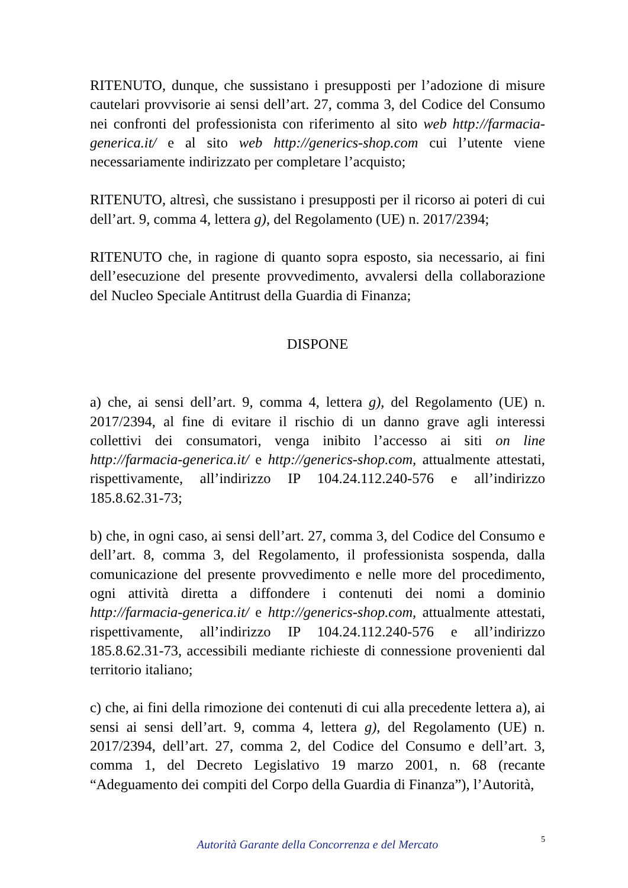RITENUTO, dunque, che sussistano i presupposti per l’adozione di misure cautelari provvisorie ai sensi dell’art. 27, comma 3, del Codice del Consumo nei confronti del professionista con riferimento al sito web http://farmacia-generica.it/ e al sito web http://generics-shop.com cui l’utente viene necessariamente indirizzato per completare l’acquisto;
RITENUTO, altresì, che sussistano i presupposti per il ricorso ai poteri di cui dell’art. 9, comma 4, lettera g), del Regolamento (UE) n. 2017/2394;
RITENUTO che, in ragione di quanto sopra esposto, sia necessario, ai fini dell’esecuzione del presente provvedimento, avvalersi della collaborazione del Nucleo Speciale Antitrust della Guardia di Finanza;
DISPONE
a) che, ai sensi dell’art. 9, comma 4, lettera g), del Regolamento (UE) n. 2017/2394, al fine di evitare il rischio di un danno grave agli interessi collettivi dei consumatori, venga inibito l’accesso ai siti on line http://farmacia-generica.it/ e http://generics-shop.com, attualmente attestati, rispettivamente, all’indirizzo IP 104.24.112.240-576 e all’indirizzo 185.8.62.31-73;
b) che, in ogni caso, ai sensi dell’art. 27, comma 3, del Codice del Consumo e dell’art. 8, comma 3, del Regolamento, il professionista sospenda, dalla comunicazione del presente provvedimento e nelle more del procedimento, ogni attività diretta a diffondere i contenuti dei nomi a dominio http://farmacia-generica.it/ e http://generics-shop.com, attualmente attestati, rispettivamente, all’indirizzo IP 104.24.112.240-576 e all’indirizzo 185.8.62.31-73, accessibili mediante richieste di connessione provenienti dal territorio italiano;
c) che, ai fini della rimozione dei contenuti di cui alla precedente lettera a), ai sensi ai sensi dell’art. 9, comma 4, lettera g), del Regolamento (UE) n. 2017/2394, dell’art. 27, comma 2, del Codice del Consumo e dell’art. 3, comma 1, del Decreto Legislativo 19 marzo 2001, n. 68 (recante “Adeguamento dei compiti del Corpo della Guardia di Finanza”), l’Autorità,
Autorità Garante della Concorrenza e del Mercato
5